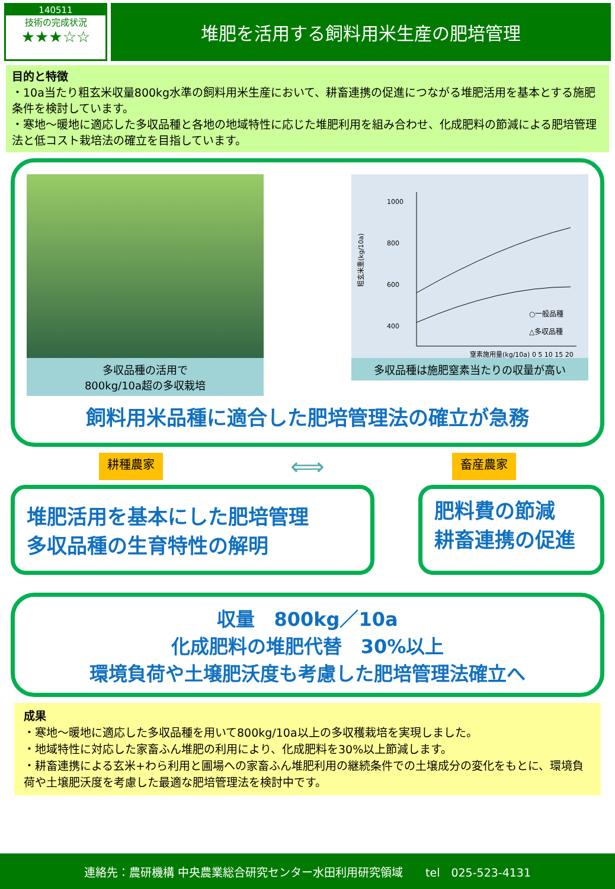140511
技術の完成状況
★★★☆☆
堆肥を活用する飼料用米生産の肥培管理
目的と特徴
・10a当たり粗玄米収量800kg水準の飼料用米生産において、耕畜連携の促進につながる堆肥活用を基本とする施肥条件を検討しています。
・寒地～暖地に適応した多収品種と各地の地域特性に応じた堆肥利用を組み合わせ、化成肥料の節減による肥培管理法と低コスト栽培法の確立を目指しています。
多収品種の活用で
800kg/10a超の多収栽培
粗玄米重(kg/10a)
1000
800
600
400
○一般品種
△多収品種
窒素施用量(kg/10a) 0 5 10 15 20
多収品種は施肥窒素当たりの収量が高い
飼料用米品種に適合した肥培管理法の確立が急務
耕種農家 ⟺ 畜産農家
堆肥活用を基本にした肥培管理
多収品種の生育特性の解明
肥料費の節減
耕畜連携の促進
収量　800kg／10a
化成肥料の堆肥代替　30%以上
環境負荷や土壌肥沃度も考慮した肥培管理法確立へ
成果
・寒地～暖地に適応した多収品種を用いて800kg/10a以上の多収穫栽培を実現しました。
・地域特性に対応した家畜ふん堆肥の利用により、化成肥料を30%以上節減します。
・耕畜連携による玄米+わら利用と圃場への家畜ふん堆肥利用の継続条件での土壌成分の変化をもとに、環境負荷や土壌肥沃度を考慮した最適な肥培管理法を検討中です。
連絡先：農研機構 中央農業総合研究センター水田利用研究領域　　tel　025-523-4131